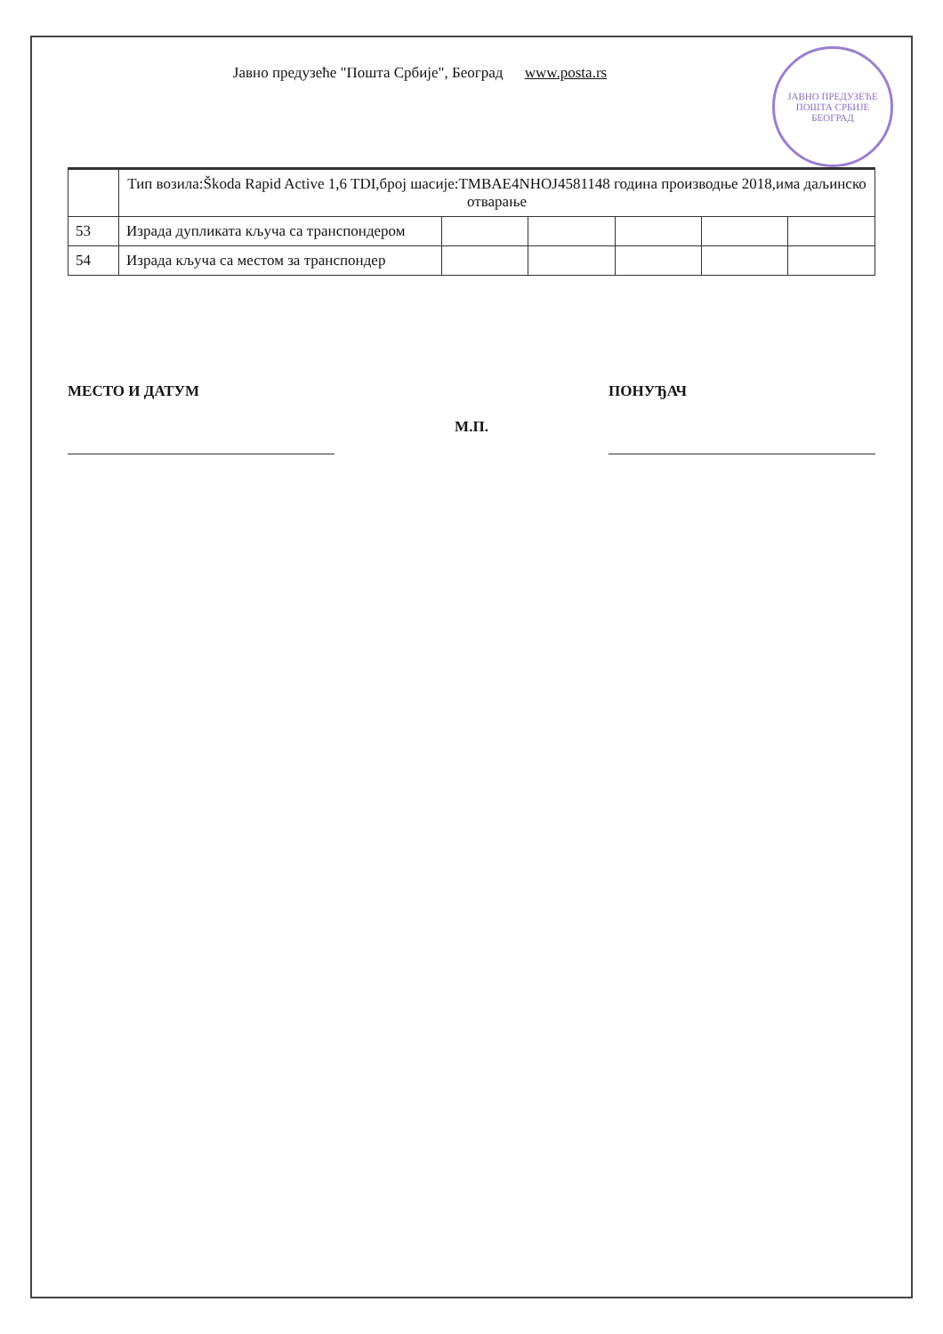ЈАВНО ПРЕДУЗЕЋЕ
ПОШТА СРБИЈЕ
БЕОГРАД
Јавно предузеће "Пошта Србије", Београд www.posta.rs
| | Тип возила:Škoda Rapid Active 1,6 TDI,број шасије:TMBAE4NHOJ4581148 година производње 2018,има даљинско отварање | | | | | |
| 53 | Израда дупликата кључа са транспондером | | | | | |
| 54 | Израда кључа са местом за транспондер | | | | | |
МЕСТО И ДАТУМ
М.П.
ПОНУЂАЧ